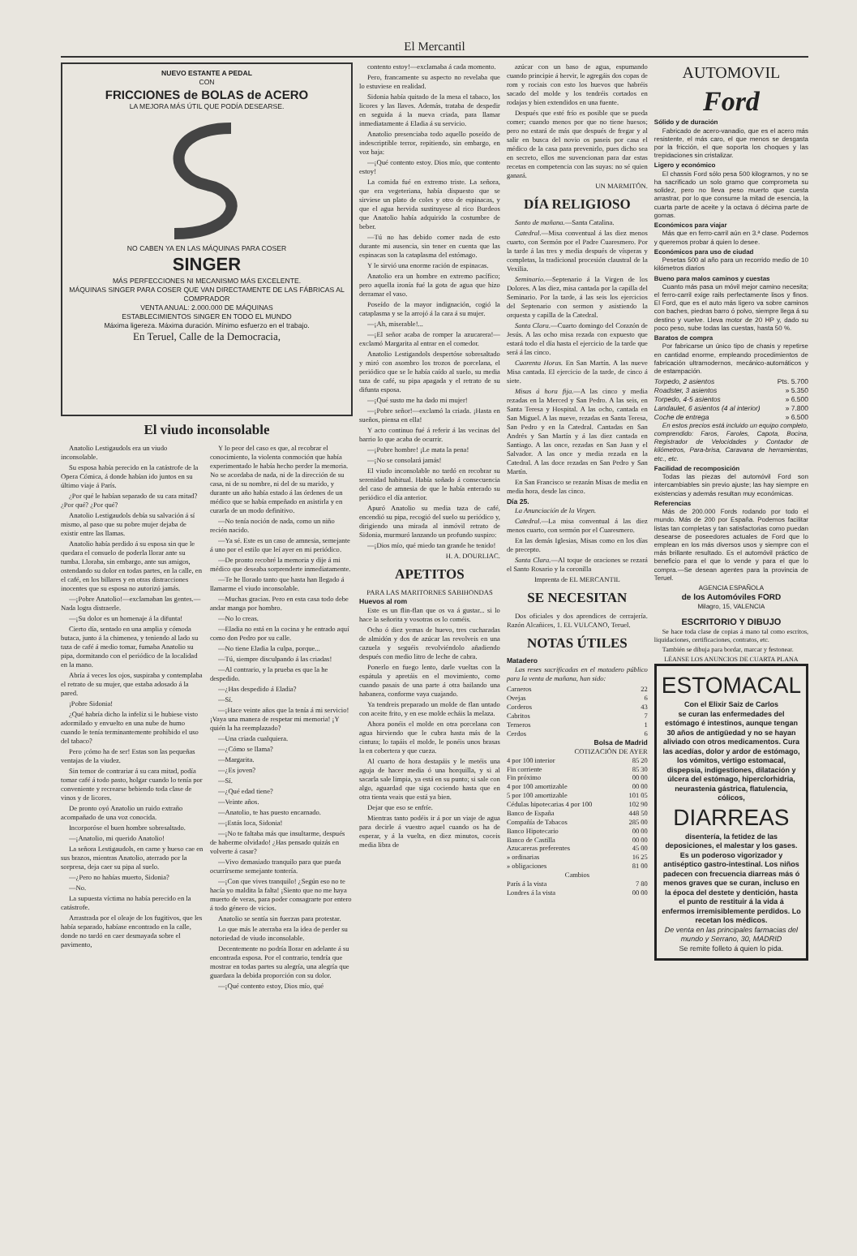El Mercantil
NUEVO ESTANTE A PEDAL
CON
FRICCIONES de BOLAS de ACERO
LA MEJORA MÁS ÚTIL QUE PODÍA DESEARSE.
NO CABEN YA EN LAS MÁQUINAS PARA COSER
SINGER
MÁS PERFECCIONES NI MECANISMO MÁS EXCELENTE.
MÁQUINAS SINGER PARA COSER QUE VAN DIRECTAMENTE DE LAS FÁBRICAS AL COMPRADOR
VENTA ANUAL: 2.000.000 DE MÁQUINAS
ESTABLECIMIENTOS SINGER EN TODO EL MUNDO
Máxima ligereza. Máxima duración. Mínimo esfuerzo en el trabajo.
En Teruel, Calle de la Democracia,
El viudo inconsolable
Anatolio Lestigaudols era un viudo inconsolable.
Su esposa había perecido en la catástrofe de la Opera Cómica, á donde habían ido juntos en su último viaje á París.
¿Por qué le habían separado de su cara mitad? ¿Por qué? ¿Por qué?
Anatolio Lestigaudols debía su salvación á sí mismo, al paso que su pobre mujer dejaba de existir entre las llamas.
Anatolio había perdido á su esposa sin que le quedara el consuelo de poderla llorar ante su tumba. Lloraba, sin embargo, ante sus amigos, ostendando su dolor en todas partes, en la calle, en el café, en los billares y en otras distracciones inocentes que su esposa no autorizó jamás.
—¡Pobre Anatolio!—exclamaban las gentes.—Nada logra distraerle.
—¡Su dolor es un homenaje á la difunta!
Cierto día, sentado en una amplia y cómoda butaca, junto á la chimenea, y teniendo al lado su taza de café á medio tomar, fumaba Anatolio su pipa, dormitando con el periódico de la localidad en la mano.
Abría á veces los ojos, suspiraba y contemplaba el retrato de su mujer, que estaba adosado á la pared.
¡Pobre Sidonia!
¿Qué habría dicho la infeliz si le hubiese visto adormilado y envuelto en una nube de humo cuando le tenía terminantemente prohibido el uso del tabaco?
Pero ¡cómo ha de ser! Estas son las pequeñas ventajas de la viudez.
Sin temor de contrariar á su cara mitad, podía tomar café á todo pasto, holgar cuando lo tenía por conveniente y recrearse bebiendo toda clase de vinos y de licores.
De pronto oyó Anatolio un ruido extraño acompañado de una voz conocida.
Incorporóse el buen hombre sobresaltado.
—¡Anatolio, mi querido Anatolio!
La señora Lestigaudols, en carne y hueso cae en sus brazos, mientras Anatolio, aterrado por la sorpresa, deja caer su pipa al suelo.
—¿Pero no habías muerto, Sidonia?
—No.
La supuesta víctima no había perecido en la catástrofe.
Arrastrada por el oleaje de los fugitivos, que les había separado, habíase encontrado en la calle, donde no tardó en caer desmayada sobre el pavimento,
Y lo peor del caso es que, al recobrar el conocimiento, la violenta conmoción que había experimentado le había hecho perder la memoria. No se acordaba de nada, ni de la dirección de su casa, ni de su nombre, ni del de su marido, y durante un año había estado á las órdenes de un médico que se había empeñado en asistirla y en curarla de un modo definitivo.
—No tenía noción de nada, como un niño recién nacido.
—Ya sé. Este es un caso de amnesia, semejante á uno por el estilo que leí ayer en mi periódico.
—De pronto recobré la memoria y dije á mi médico que deseaba sorprenderte inmediatamente.
—Te he llorado tanto que hasta han llegado á llamarme el viudo inconsolable.
—Muchas gracias. Pero en esta casa todo debe andar manga por hombro.
—No lo creas.
—Eladia no está en la cocina y he entrado aquí como don Pedro por su calle.
—No tiene Eladia la culpa, porque...
—Tú, siempre disculpando á las criadas!
—Al contrario, y la prueba es que la he despedido.
—¿Has despedido á Eladia?
—Sí.
—¡Hace veinte años que la tenía á mi servicio! ¡Vaya una manera de respetar mi memoria! ¡Y quién la ha reemplazado?
—Una criada cualquiera.
—¿Cómo se llama?
—Margarita.
—¿Es joven?
—Sí.
—¿Qué edad tiene?
—Veinte años.
—Anatolio, te has puesto encarnado.
—¡Estás loca, Sidonia!
—¡No te faltaba más que insultarme, después de haberme olvidado! ¿Has pensado quizás en volverte á casar?
—Vivo demasiado tranquilo para que pueda ocurrírseme semejante tontería.
—¡Con que vives tranquilo! ¿Según eso no te hacía yo maldita la falta! ¡Siento que no me haya muerto de veras, para poder consagrarte por entero á todo género de vicios.
Anatolio se sentía sin fuerzas para protestar.
Lo que más le aterraba era la idea de perder su notoriedad de viudo inconsolable.
Decentemente no podría llorar en adelante á su encontrada esposa. Por el contrario, tendría que mostrar en todas partes su alegría, una alegría que guardara la debida proporción con su dolor.
—¡Qué contento estoy, Dios mío, qué
contento estoy!—exclamaba á cada momento.
Pero, francamente su aspecto no revelaba que lo estuviese en realidad.
Sidonia había quitado de la mesa el tabaco, los licores y las llaves. Además, trataba de despedir en seguida á la nueva criada, para llamar inmediatamente á Eladia á su servicio.
Anatolio presenciaba todo aquello poseído de indescriptible terror, repitiendo, sin embargo, en voz baja:
—¡Qué contento estoy. Dios mío, que contento estoy!
La comida fué en extremo triste. La señora, que era vegeteriana, había dispuesto que se sirviese un plato de coles y otro de espinacas, y que el agua hervida sustituyese al rico Burdeos que Anatolio había adquirido la costumbre de beber.
—Tú no has debido comer nada de esto durante mi ausencia, sin tener en cuenta que las espinacas son la cataplasma del estómago.
Y le sirvió una enorme ración de espinacas.
Anatolio era un hombre en extremo pacífico; pero aquella ironía fué la gota de agua que hizo derramar el vaso.
Poseído de la mayor indignación, cogió la cataplasma y se la arrojó á la cara á su mujer.
—¡Ah, miserable!...
—¡El señor acaba de romper la azucarera!—exclamó Margarita al entrar en el comedor.
Anatolio Lestigandols despertóse sobresaltado y miró con asombro los trozos de porcelana, el periódico que se le había caído al suelo, su media taza de café, su pipa apagada y el retrato de su difunta esposa.
—¡Qué susto me ha dado mi mujer!
—¡Pobre señor!—exclamó la criada. ¡Hasta en sueños, piensa en ella!
Y acto continuo fué á referir á las vecinas del barrio lo que acaba de ocurrir.
—¡Pobre hombre! ¡Le mata la pena!
—¡No se consolará jamás!
El viudo inconsolable no tardó en recobrar su serenidad habitual. Había soñado á consecuencia del caso de amnesia de que le había enterado su periódico el día anterior.
Apuró Anatolio su media taza de café, encendió su pipa, recogió del suelo su periódico y, dirigiendo una mirada al inmóvil retrato de Sidonia, murmuró lanzando un profundo suspiro:
—¡Dios mío, qué miedo tan grande he tenido!
H. A. DOURLIAC.
APETITOS
PARA LAS MARITORNES SABIHONDAS
Huevos al rom
Este es un flin-flan que os va á gustar... si lo hace la señorita y vosotras os lo coméis.
Ocho ó diez yemas de huevo, tres cucharadas de almidón y dos de azúcar las revolveis en una cazuela y seguéis revolviéndolo añadiendo después con medio litro de leche de cabra.
Ponerlo en fuego lento, darle vueltas con la espátula y apretáis en el movimiento, como cuando pasais de una parte á otra bailando una habanera, conforme vaya cuajando.
Ya tendreis preparado un molde de flan untado con aceite frito, y en ese molde echáis la melaza.
Ahora ponéis el molde en otra porcelana con agua hirviendo que le cubra hasta más de la cintura; lo tapáis el molde, le ponéis unos brasas la en cobertera y que cueza.
Al cuarto de hora destapáis y le metéis una aguja de hacer media ó una horquilla, y si al sacarla sale limpia, ya está en su punto; si sale con algo, aguardad que siga cociendo hasta que en otra tienta veais que está ya bien.
Dejar que eso se enfríe.
Mientras tanto podéis ir á por un viaje de agua para decirle á vuestro aquel cuando os ha de esperar, y á la vuelta, en diez minutos, coceis media libra de
azúcar con un baso de agua, espumando cuando principie á hervir, le agregáis dos copas de rom y rociais con esto los huevos que habréis sacado del molde y los tendréis cortados en rodajas y bien extendidos en una fuente.
Después que esté frío es posible que se pueda comer; cuando menos por que no tiene huesos; pero no estará de más que después de fregar y al salir en busca del novio os paseis por casa el médico de la casa para prevenirlo, pues dicho sea en secreto, ellos me suvencionan para dar estas recetas en competencia con las suyas: no sé quien ganará.
UN MARMITÓN.
DÍA RELIGIOSO
Santo de mañana.—Santa Catalina.
Catedral.—Misa conventual á las diez menos cuarto, con Sermón por el Padre Cuaresmero. Por la tarde á las tres y media después de vísperas y completas, la tradicional procesión claustral de la Vexilia.
Seminario.—Septenario á la Virgen de los Dolores. A las diez, misa cantada por la capilla del Seminario. Por la tarde, á las seis los ejercicios del Septenario con sermon y asistiendo la orquesta y capilla de la Catedral.
Santa Clara.—Cuarto domingo del Corazón de Jesús. A las ocho misa rezada con expuesto que estará todo el día hasta el ejercicio de la tarde que será á las cinco.
Cuarenta Horas. En San Martín. A las nueve Misa cantada. El ejercicio de la tarde, de cinco á siete.
Misas á hora fija.—A las cinco y media rezadas en la Merced y San Pedro. A las seis, en Santa Teresa y Hospital. A las ocho, cantada en San Miguel. A las nueve, rezadas en Santa Teresa, San Pedro y en la Catedral. Cantadas en San Andrés y San Martín y á las diez cantada en Santiago. A las once, rezadas en San Juan y el Salvador. A las once y media rezada en la Catedral. A las doce rezadas en San Pedro y San Martín.
En San Francisco se rezarán Misas de media en media hora, desde las cinco.
Día 25.
La Anunciación de la Virgen.
Catedral.—La misa conventual á las diez menos cuarto, con sermón por el Cuaresmero.
En las demás Iglesias, Misas como en los días de precepto.
Santa Clara.—Al toque de oraciones se rezará el Santo Rosario y la coronilla
Imprenta de EL MERCANTIL
SE NECESITAN
Dos oficiales y dos aprendices de cerrajería. Razón Alcañices, 1. EL VULCANO, Teruel.
NOTAS ÚTILES
Matadero
Las reses sacrificadas en el matadero público para la venta de mañana, han sido:
| Carneros | 22 |
| Ovejas | 6 |
| Corderos | 43 |
| Cabritos | 7 |
| Terneros | 1 |
| Cerdos | 6 |
Bolsa de Madrid
COTIZACIÓN DE AYER
| 4 por 100 interior | 85 20 |
| Fin corriente | 85 30 |
| Fin próximo | 00 00 |
| 4 por 100 amortizable | 00 00 |
| 5 por 100 amortizable | 101 05 |
| Cédulas hipotecarias 4 por 100 | 102 90 |
| Banco de España | 448 50 |
| Compañía de Tabacos | 285 00 |
| Banco Hipotecario | 00 00 |
| Banco de Castilla | 00 00 |
| Azucareras preferentes | 45 00 |
| » ordinarias | 16 25 |
| » obligaciones | 81 00 |
| Cambios | |
| París á la vista | 7 80 |
| Londres á la vista | 00 00 |
AUTOMOVIL
Ford
Sólido y de duración
Fabricado de acero-vanadio, que es el acero más resistente, el más caro, el que menos se desgasta por la fricción, el que soporta los choques y las trepidaciones sin cristalizar.
Ligero y económico
El chassis Ford sólo pesa 500 kilogramos, y no se ha sacrificado un solo gramo que comprometa su solidez, pero no lleva peso muerto que cuesta arrastrar, por lo que consume la mitad de esencia, la cuarta parte de aceite y la octava ó décima parte de gomas.
Económicos para viajar
Más que en ferro-carril aún en 3.ª clase. Podemos y queremos probar á quien lo desee.
Económicos para uso de ciudad
Pesetas 500 al año para un recorrido medio de 10 kilómetros diarios
Bueno para malos caminos y cuestas
Cuanto más pasa un móvil mejor camino necesita; el ferro-carril exige rails perfectamente lisos y finos. El Ford, que es el auto más ligero va sobre caminos con baches, piedras barro ó polvo, siempre llega á su destino y vuelve. Lleva motor de 20 HP y, dado su poco peso, sube todas las cuestas, hasta 50 %.
Baratos de compra
Por fabricarse un único tipo de chasis y repetirse en cantidad enorme, empleando procedimientos de fabricación ultramodernos, mecánico-automáticos y de estampación.
| Torpedo, 2 asientos | Pts. 5.700 |
| Roadster, 3 asientos | » 5.350 |
| Torpedo, 4-5 asientos | » 6.500 |
| Landaulet, 6 asientos (4 al interior) | » 7.800 |
| Coche de entrega | » 6.500 |
En estos precios está incluido un equipo completo, comprendido: Faros, Faroles, Capota, Bocina, Registrador de Velocidades y Contador de kilómetros, Para-brisa, Caravana de herramientas, etc., etc.
Facilidad de recomposición
Todas las piezas del automóvil Ford son intercambiables sin previo ajuste; las hay siempre en existencias y además resultan muy económicas.
Referencias
Más de 200.000 Fords rodando por todo el mundo. Más de 200 por España. Podemos facilitar listas tan completas y tan satisfactorias como puedan desearse de poseedores actuales de Ford que lo emplean en los más diversos usos y siempre con el más brillante resultado. Es el automóvil práctico de beneficio para el que lo vende y para el que lo compra.—Se desean agentes para la provincia de Teruel.
AGENCIA ESPAÑOLA
de los Automóviles FORD
Milagro, 15, VALENCIA
ESCRITORIO Y DIBUJO
Se hace toda clase de copias á mano tal como escritos, liquidaciones, certificaciones, contratos, etc.
También se dibuja para bordar, marcar y festonear.
LÉANSE LOS ANUNCIOS DE CUARTA PLANA
ESTOMACAL
Con el Elixir Saiz de Carlos
se curan las enfermedades del estómago é intestinos, aunque tengan 30 años de antigüedad y no se hayan aliviado con otros medicamentos. Cura las acedías, dolor y ardor de estómago, los vómitos, vértigo estomacal, dispepsia, indigestiones, dilatación y úlcera del estómago, hiperclorhidria, neurastenia gástrica, flatulencia, cólicos,
DIARREAS
disentería, la fetidez de las deposiciones, el malestar y los gases. Es un poderoso vigorizador y antiséptico gastro-intestinal. Los niños padecen con frecuencia diarreas más ó menos graves que se curan, incluso en la época del destete y dentición, hasta el punto de restituir á la vida á enfermos irremisiblemente perdidos. Lo recetan los médicos.
De venta en las principales farmacias del mundo y Serrano, 30, MADRID
Se remite folleto á quien lo pida.